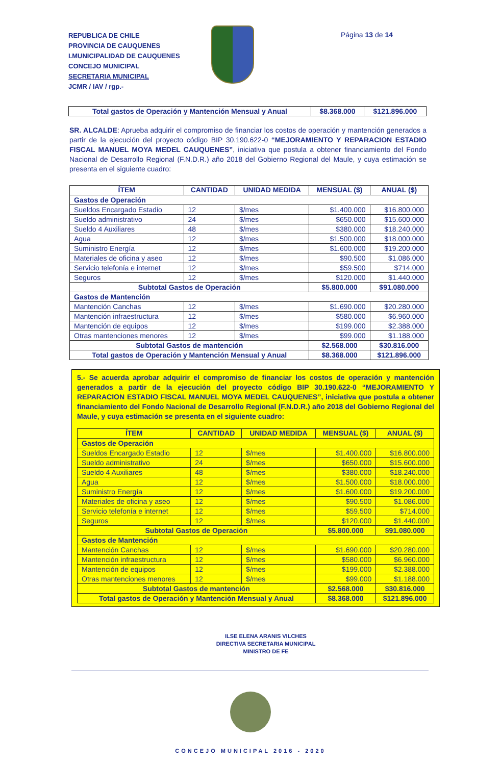REPUBLICA DE CHILE
PROVINCIA DE CAUQUENES
I.MUNICIPALIDAD DE CAUQUENES
CONCEJO MUNICIPAL
SECRETARIA MUNICIPAL
JCMR / IAV / rgp.-
Página 13 de 14
| Total gastos de Operación y Mantención Mensual y Anual | $8.368.000 | $121.896.000 |
SR. ALCALDE: Aprueba adquirir el compromiso de financiar los costos de operación y mantención generados a partir de la ejecución del proyecto código BIP 30.190.622-0 “MEJORAMIENTO Y REPARACION ESTADIO FISCAL MANUEL MOYA MEDEL CAUQUENES”, iniciativa que postula a obtener financiamiento del Fondo Nacional de Desarrollo Regional (F.N.D.R.) año 2018 del Gobierno Regional del Maule, y cuya estimación se presenta en el siguiente cuadro:
| ÍTEM | CANTIDAD | UNIDAD MEDIDA | MENSUAL ($) | ANUAL ($) |
| --- | --- | --- | --- | --- |
| Gastos de Operación | | | | |
| Sueldos Encargado Estadio | 12 | $/mes | $1.400.000 | $16.800.000 |
| Sueldo administrativo | 24 | $/mes | $650.000 | $15.600.000 |
| Sueldo 4 Auxiliares | 48 | $/mes | $380.000 | $18.240.000 |
| Agua | 12 | $/mes | $1.500.000 | $18.000.000 |
| Suministro Energía | 12 | $/mes | $1.600.000 | $19.200.000 |
| Materiales de oficina y aseo | 12 | $/mes | $90.500 | $1.086.000 |
| Servicio telefonía e internet | 12 | $/mes | $59.500 | $714.000 |
| Seguros | 12 | $/mes | $120.000 | $1.440.000 |
| Subtotal Gastos de Operación | | | $5.800.000 | $91.080.000 |
| Gastos de Mantención | | | | |
| Mantención Canchas | 12 | $/mes | $1.690.000 | $20.280.000 |
| Mantención infraestructura | 12 | $/mes | $580.000 | $6.960.000 |
| Mantención de equipos | 12 | $/mes | $199.000 | $2.388.000 |
| Otras mantenciones menores | 12 | $/mes | $99.000 | $1.188.000 |
| Subtotal Gastos de mantención | | | $2.568.000 | $30.816.000 |
| Total gastos de Operación y Mantención Mensual y Anual | | | $8.368.000 | $121.896.000 |
5.- Se acuerda aprobar adquirir el compromiso de financiar los costos de operación y mantención generados a partir de la ejecución del proyecto código BIP 30.190.622-0 “MEJORAMIENTO Y REPARACION ESTADIO FISCAL MANUEL MOYA MEDEL CAUQUENES”, iniciativa que postula a obtener financiamiento del Fondo Nacional de Desarrollo Regional (F.N.D.R.) año 2018 del Gobierno Regional del Maule, y cuya estimación se presenta en el siguiente cuadro:
| ÍTEM | CANTIDAD | UNIDAD MEDIDA | MENSUAL ($) | ANUAL ($) |
| --- | --- | --- | --- | --- |
| Gastos de Operación | | | | |
| Sueldos Encargado Estadio | 12 | $/mes | $1.400.000 | $16.800.000 |
| Sueldo administrativo | 24 | $/mes | $650.000 | $15.600.000 |
| Sueldo 4 Auxiliares | 48 | $/mes | $380.000 | $18.240.000 |
| Agua | 12 | $/mes | $1.500.000 | $18.000.000 |
| Suministro Energía | 12 | $/mes | $1.600.000 | $19.200.000 |
| Materiales de oficina y aseo | 12 | $/mes | $90.500 | $1.086.000 |
| Servicio telefonía e internet | 12 | $/mes | $59.500 | $714.000 |
| Seguros | 12 | $/mes | $120.000 | $1.440.000 |
| Subtotal Gastos de Operación | | | $5.800.000 | $91.080.000 |
| Gastos de Mantención | | | | |
| Mantención Canchas | 12 | $/mes | $1.690.000 | $20.280.000 |
| Mantención infraestructura | 12 | $/mes | $580.000 | $6.960.000 |
| Mantención de equipos | 12 | $/mes | $199.000 | $2.388.000 |
| Otras mantenciones menores | 12 | $/mes | $99.000 | $1.188.000 |
| Subtotal Gastos de mantención | | | $2.568.000 | $30.816.000 |
| Total gastos de Operación y Mantención Mensual y Anual | | | $8.368.000 | $121.896.000 |
ILSE ELENA ARANIS VILCHES
DIRECTIVA SECRETARIA MUNICIPAL
MINISTRO DE FE
CONCEJO MUNICIPAL 2016 - 2020